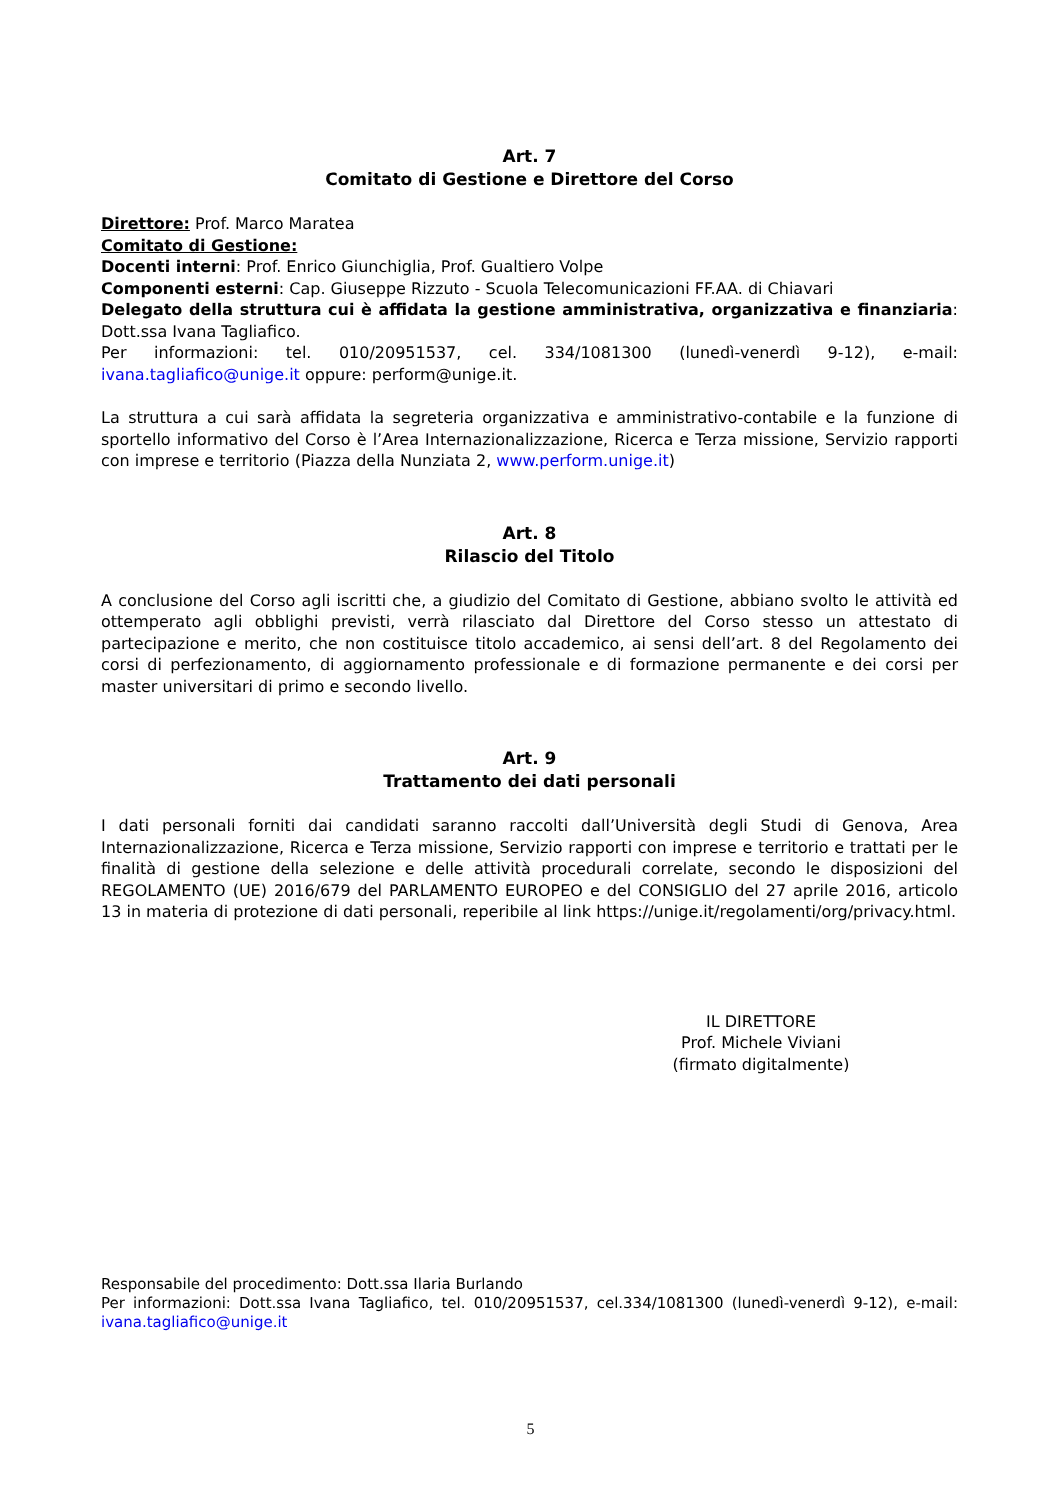Art. 7
Comitato di Gestione e Direttore del Corso
Direttore: Prof. Marco Maratea
Comitato di Gestione:
Docenti interni: Prof. Enrico Giunchiglia, Prof. Gualtiero Volpe
Componenti esterni: Cap. Giuseppe Rizzuto - Scuola Telecomunicazioni FF.AA. di Chiavari
Delegato della struttura cui è affidata la gestione amministrativa, organizzativa e finanziaria: Dott.ssa Ivana Tagliafico.
Per informazioni: tel. 010/20951537, cel. 334/1081300 (lunedì-venerdì 9-12), e-mail: ivana.tagliafico@unige.it oppure: perform@unige.it.
La struttura a cui sarà affidata la segreteria organizzativa e amministrativo-contabile e la funzione di sportello informativo del Corso è l’Area Internazionalizzazione, Ricerca e Terza missione, Servizio rapporti con imprese e territorio (Piazza della Nunziata 2, www.perform.unige.it)
Art. 8
Rilascio del Titolo
A conclusione del Corso agli iscritti che, a giudizio del Comitato di Gestione, abbiano svolto le attività ed ottemperato agli obblighi previsti, verrà rilasciato dal Direttore del Corso stesso un attestato di partecipazione e merito, che non costituisce titolo accademico, ai sensi dell’art. 8 del Regolamento dei corsi di perfezionamento, di aggiornamento professionale e di formazione permanente e dei corsi per master universitari di primo e secondo livello.
Art. 9
Trattamento dei dati personali
I dati personali forniti dai candidati saranno raccolti dall’Università degli Studi di Genova, Area Internazionalizzazione, Ricerca e Terza missione, Servizio rapporti con imprese e territorio e trattati per le finalità di gestione della selezione e delle attività procedurali correlate, secondo le disposizioni del REGOLAMENTO (UE) 2016/679 del PARLAMENTO EUROPEO e del CONSIGLIO del 27 aprile 2016, articolo 13 in materia di protezione di dati personali, reperibile al link https://unige.it/regolamenti/org/privacy.html.
IL DIRETTORE
Prof. Michele Viviani
(firmato digitalmente)
Responsabile del procedimento: Dott.ssa Ilaria Burlando
Per informazioni: Dott.ssa Ivana Tagliafico, tel. 010/20951537, cel.334/1081300 (lunedì-venerdì 9-12), e-mail: ivana.tagliafico@unige.it
5